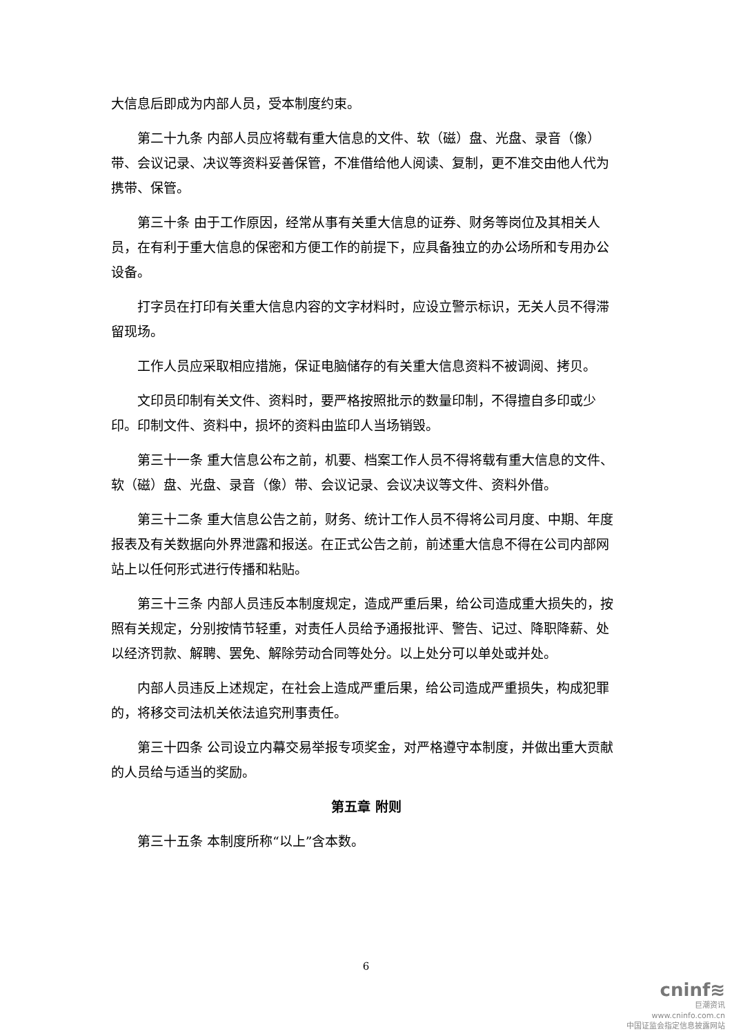大信息后即成为内部人员，受本制度约束。
第二十九条 内部人员应将载有重大信息的文件、软（磁）盘、光盘、录音（像）带、会议记录、决议等资料妥善保管，不准借给他人阅读、复制，更不准交由他人代为携带、保管。
第三十条 由于工作原因，经常从事有关重大信息的证券、财务等岗位及其相关人员，在有利于重大信息的保密和方便工作的前提下，应具备独立的办公场所和专用办公设备。
打字员在打印有关重大信息内容的文字材料时，应设立警示标识，无关人员不得滞留现场。
工作人员应采取相应措施，保证电脑储存的有关重大信息资料不被调阅、拷贝。
文印员印制有关文件、资料时，要严格按照批示的数量印制，不得擅自多印或少印。印制文件、资料中，损坏的资料由监印人当场销毁。
第三十一条 重大信息公布之前，机要、档案工作人员不得将载有重大信息的文件、软（磁）盘、光盘、录音（像）带、会议记录、会议决议等文件、资料外借。
第三十二条 重大信息公告之前，财务、统计工作人员不得将公司月度、中期、年度报表及有关数据向外界泄露和报送。在正式公告之前，前述重大信息不得在公司内部网站上以任何形式进行传播和粘贴。
第三十三条 内部人员违反本制度规定，造成严重后果，给公司造成重大损失的，按照有关规定，分别按情节轻重，对责任人员给予通报批评、警告、记过、降职降薪、处以经济罚款、解聘、罢免、解除劳动合同等处分。以上处分可以单处或并处。
内部人员违反上述规定，在社会上造成严重后果，给公司造成严重损失，构成犯罪的，将移交司法机关依法追究刑事责任。
第三十四条 公司设立内幕交易举报专项奖金，对严格遵守本制度，并做出重大贡献的人员给与适当的奖励。
第五章 附则
第三十五条 本制度所称“以上”含本数。
6
cninf≋
巨潮资讯
www.cninfo.com.cn
中国证监会指定信息披露网站